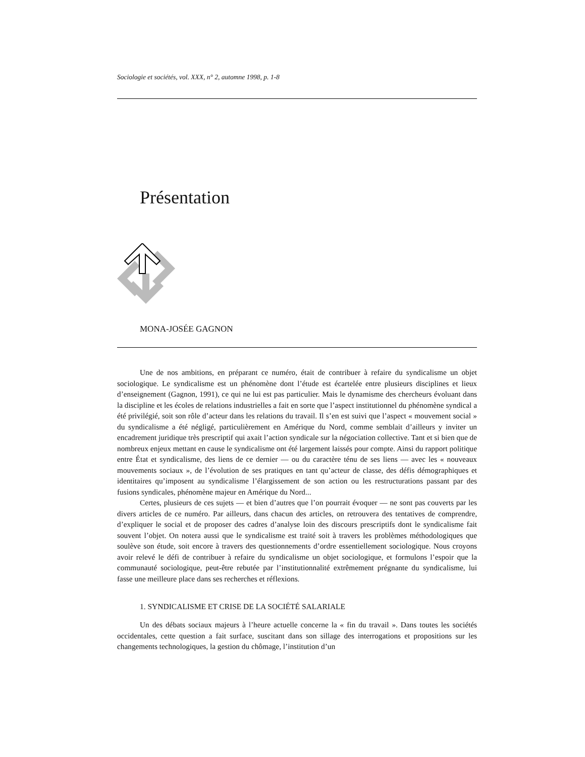Sociologie et sociétés, vol. XXX, n° 2, automne 1998, p. 1-8
Présentation
MONA-JOSÉE GAGNON
Une de nos ambitions, en préparant ce numéro, était de contribuer à refaire du syndicalisme un objet sociologique. Le syndicalisme est un phénomène dont l’étude est écartelée entre plusieurs disciplines et lieux d’enseignement (Gagnon, 1991), ce qui ne lui est pas particulier. Mais le dynamisme des chercheurs évoluant dans la discipline et les écoles de relations industrielles a fait en sorte que l’aspect institutionnel du phénomène syndical a été privilégié, soit son rôle d’acteur dans les relations du travail. Il s’en est suivi que l’aspect « mouvement social » du syndicalisme a été négligé, particulièrement en Amérique du Nord, comme semblait d’ailleurs y inviter un encadrement juridique très prescriptif qui axait l’action syndicale sur la négociation collective. Tant et si bien que de nombreux enjeux mettant en cause le syndicalisme ont été largement laissés pour compte. Ainsi du rapport politique entre État et syndicalisme, des liens de ce dernier — ou du caractère ténu de ses liens — avec les « nouveaux mouvements sociaux », de l’évolution de ses pratiques en tant qu’acteur de classe, des défis démographiques et identitaires qu’imposent au syndicalisme l’élargissement de son action ou les restructurations passant par des fusions syndicales, phénomène majeur en Amérique du Nord...
Certes, plusieurs de ces sujets — et bien d’autres que l’on pourrait évoquer — ne sont pas couverts par les divers articles de ce numéro. Par ailleurs, dans chacun des articles, on retrouvera des tentatives de comprendre, d’expliquer le social et de proposer des cadres d’analyse loin des discours prescriptifs dont le syndicalisme fait souvent l’objet. On notera aussi que le syndicalisme est traité soit à travers les problèmes méthodologiques que soulève son étude, soit encore à travers des questionnements d’ordre essentiellement sociologique. Nous croyons avoir relevé le défi de contribuer à refaire du syndicalisme un objet sociologique, et formulons l’espoir que la communauté sociologique, peut-être rebutée par l’institutionnalité extrêmement prégnante du syndicalisme, lui fasse une meilleure place dans ses recherches et réflexions.
1. SYNDICALISME ET CRISE DE LA SOCIÉTÉ SALARIALE
Un des débats sociaux majeurs à l’heure actuelle concerne la « fin du travail ». Dans toutes les sociétés occidentales, cette question a fait surface, suscitant dans son sillage des interrogations et propositions sur les changements technologiques, la gestion du chômage, l’institution d’un